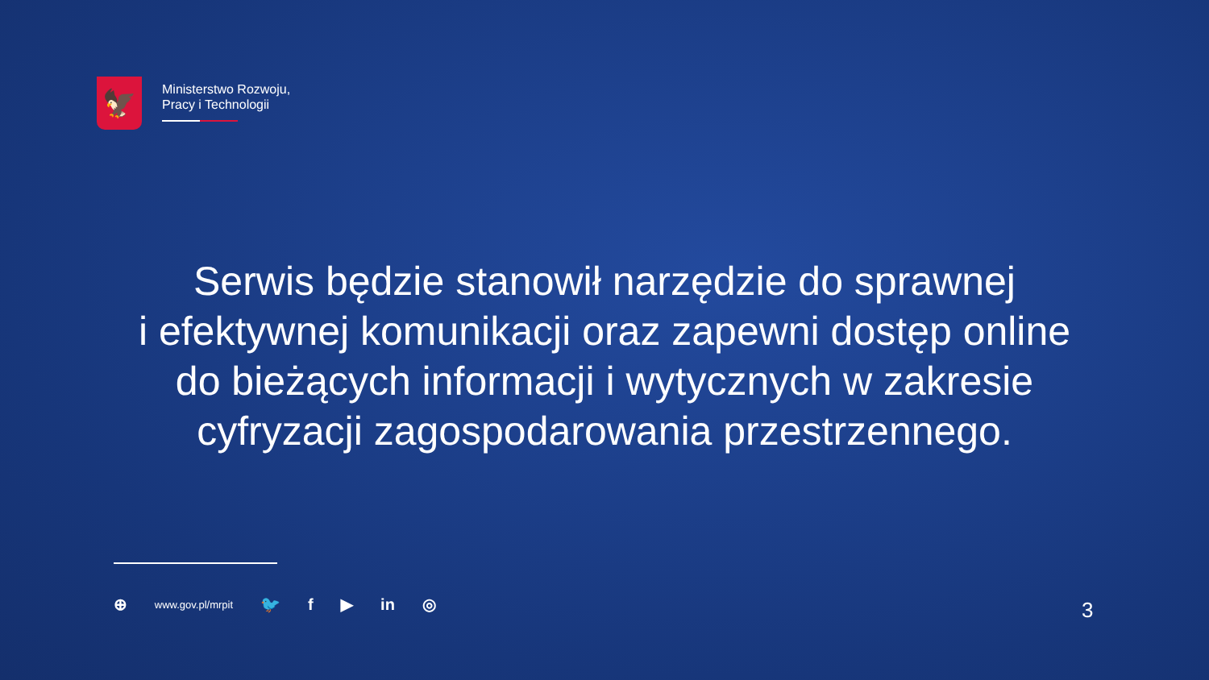🦅
Ministerstwo Rozwoju,
Pracy i Technologii
Serwis będzie stanowił narzędzie do sprawnej
i efektywnej komunikacji oraz zapewni dostęp online
do bieżących informacji i wytycznych w zakresie
cyfryzacji zagospodarowania przestrzennego.
⊕ www.gov.pl/mrpit 🐦 f ▶ in ◎ 3